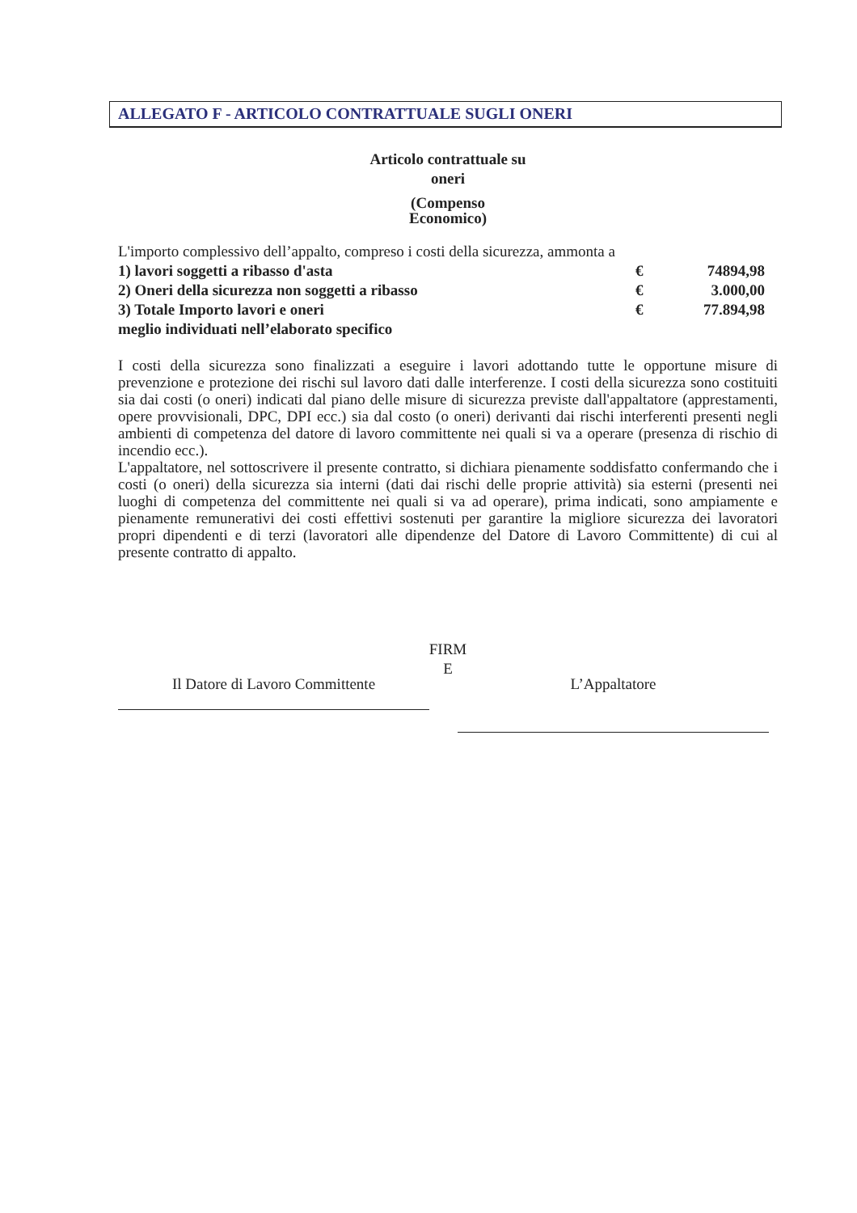ALLEGATO F - ARTICOLO CONTRATTUALE SUGLI ONERI
Articolo contrattuale su
oneri
(Compenso
Economico)
L'importo complessivo dell’appalto, compreso i costi della sicurezza, ammonta a
| 1) lavori soggetti a ribasso d'asta | € | 74894,98 |
| 2) Oneri della sicurezza non soggetti a ribasso | € | 3.000,00 |
| 3) Totale Importo lavori e oneri | € | 77.894,98 |
| meglio individuati nell’elaborato specifico | | |
I costi della sicurezza sono finalizzati a eseguire i lavori adottando tutte le opportune misure di prevenzione e protezione dei rischi sul lavoro dati dalle interferenze. I costi della sicurezza sono costituiti sia dai costi (o oneri) indicati dal piano delle misure di sicurezza previste dall'appaltatore (apprestamenti, opere provvisionali, DPC, DPI ecc.) sia dal costo (o oneri) derivanti dai rischi interferenti presenti negli ambienti di competenza del datore di lavoro committente nei quali si va a operare (presenza di rischio di incendio ecc.).
L'appaltatore, nel sottoscrivere il presente contratto, si dichiara pienamente soddisfatto confermando che i costi (o oneri) della sicurezza sia interni (dati dai rischi delle proprie attività) sia esterni (presenti nei luoghi di competenza del committente nei quali si va ad operare), prima indicati, sono ampiamente e pienamente remunerativi dei costi effettivi sostenuti per garantire la migliore sicurezza dei lavoratori propri dipendenti e di terzi (lavoratori alle dipendenze del Datore di Lavoro Committente) di cui al presente contratto di appalto.
FIRM
E
Il Datore di Lavoro Committente L’Appaltatore